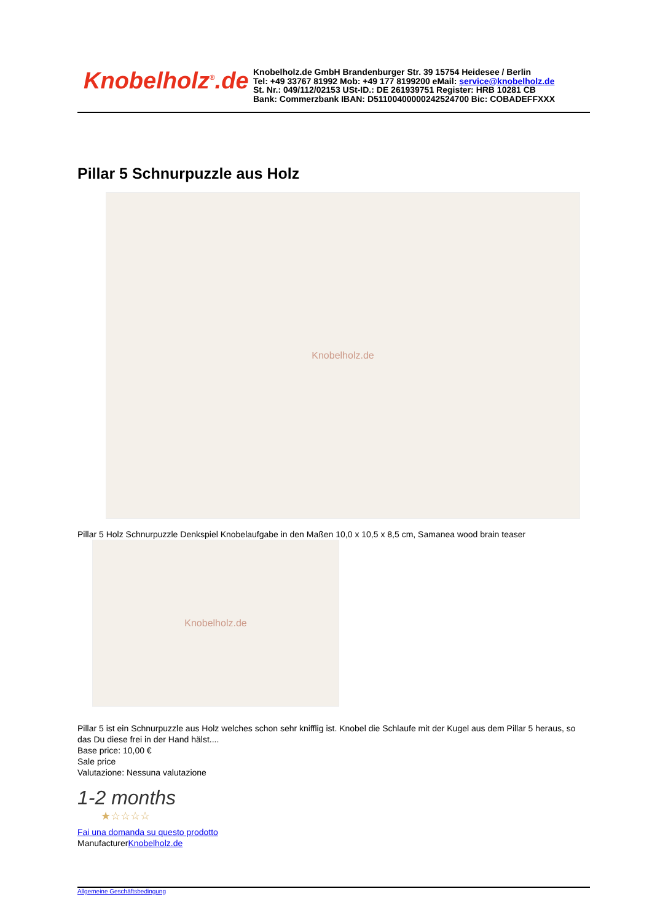Knobelholz<sup>®</sup>.de
Knobelholz.de GmbH Brandenburger Str. 39 15754 Heidesee / Berlin
Tel: +49 33767 81992 Mob: +49 177 8199200 eMail: service@knobelholz.de
St. Nr.: 049/112/02153 USt-ID.: DE 261939751 Register: HRB 10281 CB
Bank: Commerzbank IBAN: D51100400000242524700 Bic: COBADEFFXXX
Pillar 5 Schnurpuzzle aus Holz
Knobelholz.de
Pillar 5 Holz Schnurpuzzle Denkspiel Knobelaufgabe in den Maßen 10,0 x 10,5 x 8,5 cm, Samanea wood brain teaser
Knobelholz.de
Pillar 5 ist ein Schnurpuzzle aus Holz welches schon sehr knifflig ist. Knobel die Schlaufe mit der Kugel aus dem Pillar 5 heraus, so das Du diese frei in der Hand hälst....
Base price: 10,00 €
Sale price
Valutazione: Nessuna valutazione
1-2 months
★☆☆☆☆
Fai una domanda su questo prodotto
ManufacturerKnobelholz.de
Allgemeine Geschäftsbedingung